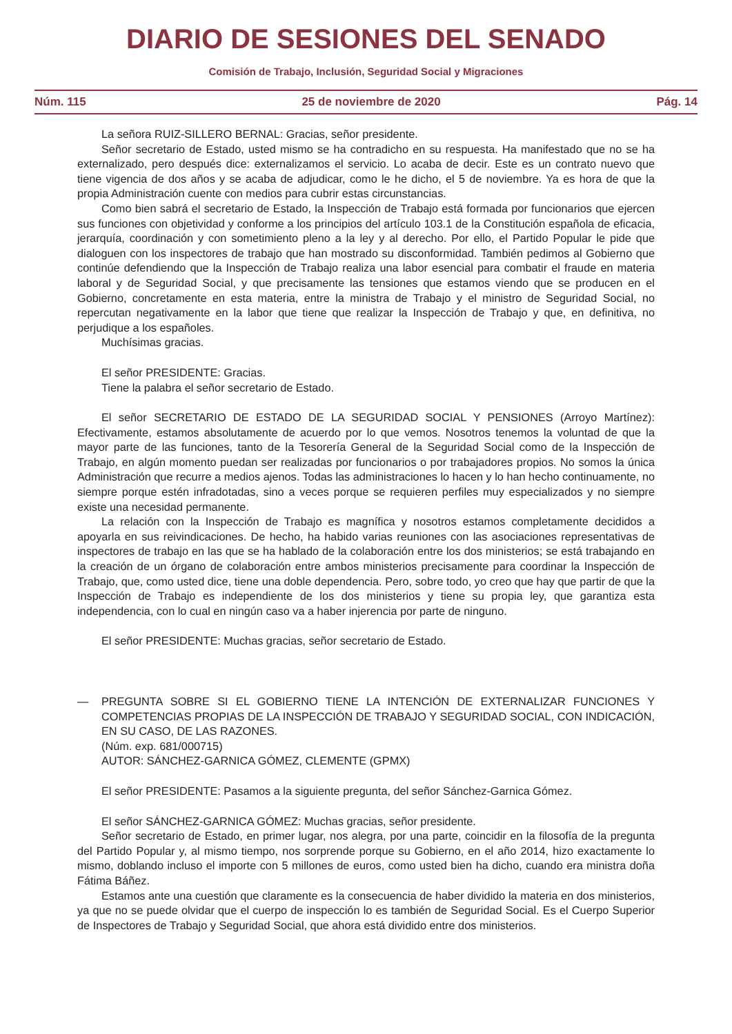DIARIO DE SESIONES DEL SENADO
Comisión de Trabajo, Inclusión, Seguridad Social y Migraciones
Núm. 115 25 de noviembre de 2020 Pág. 14
La señora RUIZ-SILLERO BERNAL: Gracias, señor presidente.
Señor secretario de Estado, usted mismo se ha contradicho en su respuesta. Ha manifestado que no se ha externalizado, pero después dice: externalizamos el servicio. Lo acaba de decir. Este es un contrato nuevo que tiene vigencia de dos años y se acaba de adjudicar, como le he dicho, el 5 de noviembre. Ya es hora de que la propia Administración cuente con medios para cubrir estas circunstancias.
Como bien sabrá el secretario de Estado, la Inspección de Trabajo está formada por funcionarios que ejercen sus funciones con objetividad y conforme a los principios del artículo 103.1 de la Constitución española de eficacia, jerarquía, coordinación y con sometimiento pleno a la ley y al derecho. Por ello, el Partido Popular le pide que dialoguen con los inspectores de trabajo que han mostrado su disconformidad. También pedimos al Gobierno que continúe defendiendo que la Inspección de Trabajo realiza una labor esencial para combatir el fraude en materia laboral y de Seguridad Social, y que precisamente las tensiones que estamos viendo que se producen en el Gobierno, concretamente en esta materia, entre la ministra de Trabajo y el ministro de Seguridad Social, no repercutan negativamente en la labor que tiene que realizar la Inspección de Trabajo y que, en definitiva, no perjudique a los españoles.
Muchísimas gracias.
El señor PRESIDENTE: Gracias.
Tiene la palabra el señor secretario de Estado.
El señor SECRETARIO DE ESTADO DE LA SEGURIDAD SOCIAL Y PENSIONES (Arroyo Martínez): Efectivamente, estamos absolutamente de acuerdo por lo que vemos. Nosotros tenemos la voluntad de que la mayor parte de las funciones, tanto de la Tesorería General de la Seguridad Social como de la Inspección de Trabajo, en algún momento puedan ser realizadas por funcionarios o por trabajadores propios. No somos la única Administración que recurre a medios ajenos. Todas las administraciones lo hacen y lo han hecho continuamente, no siempre porque estén infradotadas, sino a veces porque se requieren perfiles muy especializados y no siempre existe una necesidad permanente.
La relación con la Inspección de Trabajo es magnífica y nosotros estamos completamente decididos a apoyarla en sus reivindicaciones. De hecho, ha habido varias reuniones con las asociaciones representativas de inspectores de trabajo en las que se ha hablado de la colaboración entre los dos ministerios; se está trabajando en la creación de un órgano de colaboración entre ambos ministerios precisamente para coordinar la Inspección de Trabajo, que, como usted dice, tiene una doble dependencia. Pero, sobre todo, yo creo que hay que partir de que la Inspección de Trabajo es independiente de los dos ministerios y tiene su propia ley, que garantiza esta independencia, con lo cual en ningún caso va a haber injerencia por parte de ninguno.
El señor PRESIDENTE: Muchas gracias, señor secretario de Estado.
— PREGUNTA SOBRE SI EL GOBIERNO TIENE LA INTENCIÓN DE EXTERNALIZAR FUNCIONES Y COMPETENCIAS PROPIAS DE LA INSPECCIÓN DE TRABAJO Y SEGURIDAD SOCIAL, CON INDICACIÓN, EN SU CASO, DE LAS RAZONES.
(Núm. exp. 681/000715)
AUTOR: SÁNCHEZ-GARNICA GÓMEZ, CLEMENTE (GPMX)
El señor PRESIDENTE: Pasamos a la siguiente pregunta, del señor Sánchez-Garnica Gómez.
El señor SÁNCHEZ-GARNICA GÓMEZ: Muchas gracias, señor presidente.
Señor secretario de Estado, en primer lugar, nos alegra, por una parte, coincidir en la filosofía de la pregunta del Partido Popular y, al mismo tiempo, nos sorprende porque su Gobierno, en el año 2014, hizo exactamente lo mismo, doblando incluso el importe con 5 millones de euros, como usted bien ha dicho, cuando era ministra doña Fátima Báñez.
Estamos ante una cuestión que claramente es la consecuencia de haber dividido la materia en dos ministerios, ya que no se puede olvidar que el cuerpo de inspección lo es también de Seguridad Social. Es el Cuerpo Superior de Inspectores de Trabajo y Seguridad Social, que ahora está dividido entre dos ministerios.